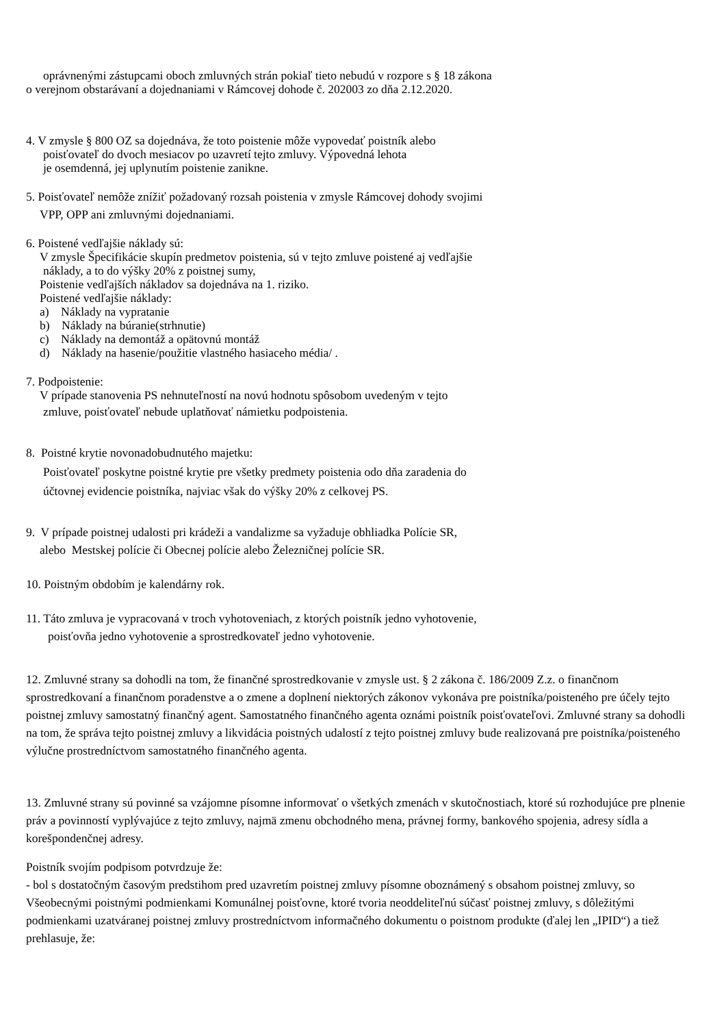oprávnenými zástupcami oboch zmluvných strán pokiaľ tieto nebudú v rozpore s § 18 zákona
o verejnom obstarávaní a dojednaniami v Rámcovej dohode č. 202003 zo dňa 2.12.2020.
4. V zmysle § 800 OZ sa dojednáva, že toto poistenie môže vypovedať poistník alebo
poisťovateľ do dvoch mesiacov po uzavretí tejto zmluvy. Výpovedná lehota
je osemdenná, jej uplynutím poistenie zanikne.
5. Poisťovateľ nemôže znížiť požadovaný rozsah poistenia v zmysle Rámcovej dohody svojimi
VPP, OPP ani zmluvnými dojednaniami.
6. Poistené vedľajšie náklady sú:
V zmysle Špecifikácie skupín predmetov poistenia, sú v tejto zmluve poistené aj vedľajšie
náklady, a to do výšky 20% z poistnej sumy,
Poistenie vedľajších nákladov sa dojednáva na 1. riziko.
Poistené vedľajšie náklady:
a) Náklady na vypratanie
b) Náklady na búranie(strhnutie)
c) Náklady na demontáž a opätovnú montáž
d) Náklady na hasenie/použitie vlastného hasiaceho média/ .
7. Podpoistenie:
V prípade stanovenia PS nehnuteľností na novú hodnotu spôsobom uvedeným v tejto
zmluve, poisťovateľ nebude uplatňovať námietku podpoistenia.
8. Poistné krytie novonadobudnutého majetku:
Poisťovateľ poskytne poistné krytie pre všetky predmety poistenia odo dňa zaradenia do
účtovnej evidencie poistníka, najviac však do výšky 20% z celkovej PS.
9. V prípade poistnej udalosti pri krádeži a vandalizme sa vyžaduje obhliadka Polície SR,
alebo Mestskej polície či Obecnej polície alebo Železničnej polície SR.
10. Poistným obdobím je kalendárny rok.
11. Táto zmluva je vypracovaná v troch vyhotoveniach, z ktorých poistník jedno vyhotovenie,
poisťovňa jedno vyhotovenie a sprostredkovateľ jedno vyhotovenie.
12. Zmluvné strany sa dohodli na tom, že finančné sprostredkovanie v zmysle ust. § 2 zákona č. 186/2009 Z.z. o finančnom sprostredkovaní a finančnom poradenstve a o zmene a doplnení niektorých zákonov vykonáva pre poistníka/poisteného pre účely tejto poistnej zmluvy samostatný finančný agent. Samostatného finančného agenta oznámi poistník poisťovateľovi. Zmluvné strany sa dohodli na tom, že správa tejto poistnej zmluvy a likvidácia poistných udalostí z tejto poistnej zmluvy bude realizovaná pre poistníka/poisteného výlučne prostredníctvom samostatného finančného agenta.
13. Zmluvné strany sú povinné sa vzájomne písomne informovať o všetkých zmenách v skutočnostiach, ktoré sú rozhodujúce pre plnenie práv a povinností vyplývajúce z tejto zmluvy, najmä zmenu obchodného mena, právnej formy, bankového spojenia, adresy sídla a korešpondenčnej adresy.
Poistník svojím podpisom potvrdzuje že:
- bol s dostatočným časovým predstihom pred uzavretím poistnej zmluvy písomne oboznámený s obsahom poistnej zmluvy, so Všeobecnými poistnými podmienkami Komunálnej poisťovne, ktoré tvoria neoddeliteľnú súčasť poistnej zmluvy, s dôležitými podmienkami uzatváranej poistnej zmluvy prostredníctvom informačného dokumentu o poistnom produkte (ďalej len „IPID“) a tiež prehlasuje, že: